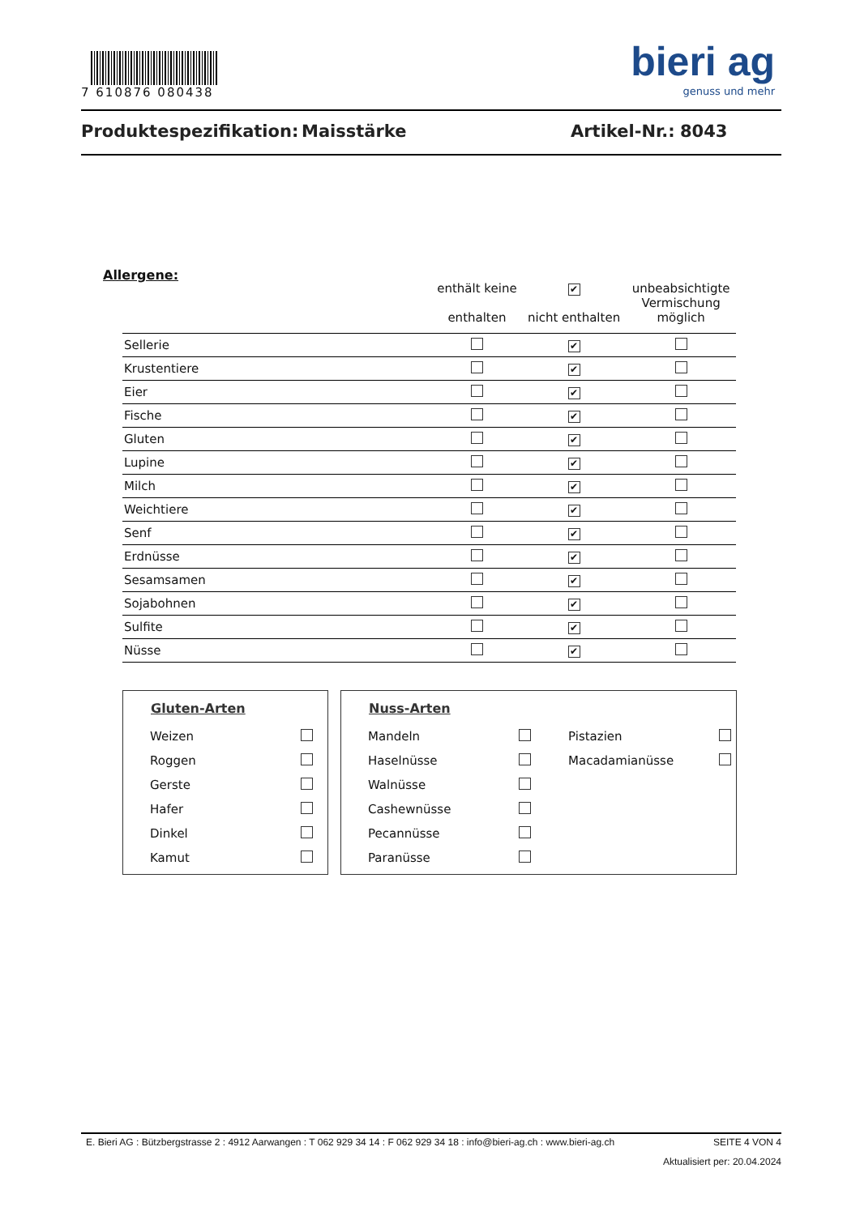7 610876 080438
bieri ag
genuss und mehr
Produktespezifikation: Maisstärke Artikel-Nr.: 8043
Allergene:
| | enthält keine enthalten | ✔ nicht enthalten | unbeabsichtigte Vermischung möglich |
| --- | --- | --- | --- |
| Sellerie | | ✔ | |
| Krustentiere | | ✔ | |
| Eier | | ✔ | |
| Fische | | ✔ | |
| Gluten | | ✔ | |
| Lupine | | ✔ | |
| Milch | | ✔ | |
| Weichtiere | | ✔ | |
| Senf | | ✔ | |
| Erdnüsse | | ✔ | |
| Sesamsamen | | ✔ | |
| Sojabohnen | | ✔ | |
| Sulfite | | ✔ | |
| Nüsse | | ✔ | |
Gluten-Arten
| Weizen | |
| Roggen | |
| Gerste | |
| Hafer | |
| Dinkel | |
| Kamut | |
Nuss-Arten
| Mandeln | | Pistazien | |
| Haselnüsse | | Macadamianüsse | |
| Walnüsse | | | |
| Cashewnüsse | | | |
| Pecannüsse | | | |
| Paranüsse | | | |
E. Bieri AG : Bützbergstrasse 2 : 4912 Aarwangen : T 062 929 34 14 : F 062 929 34 18 : info@bieri-ag.ch : www.bieri-ag.ch SEITE 4 VON 4
Aktualisiert per: 20.04.2024